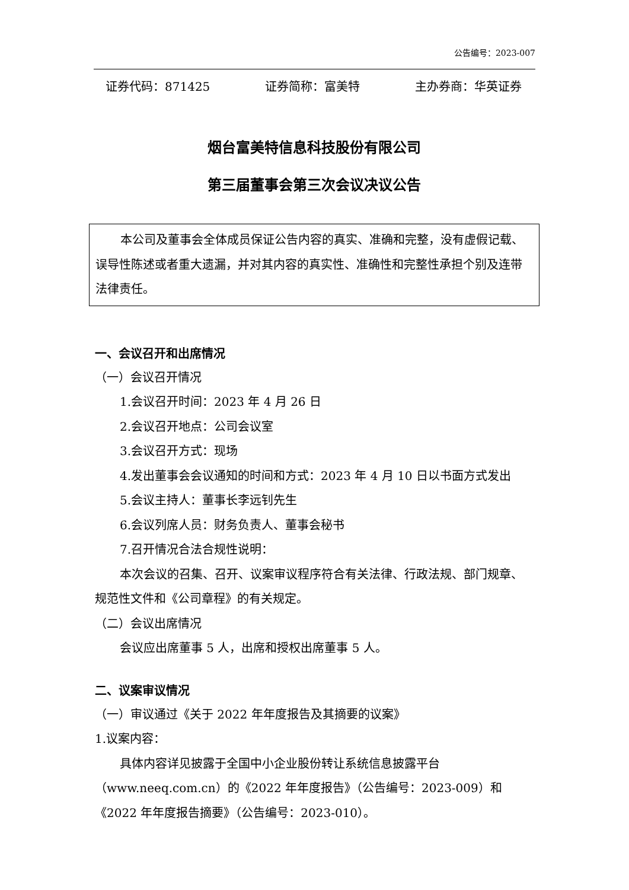公告编号：2023-007
证券代码：871425 证券简称：富美特 主办券商：华英证券
烟台富美特信息科技股份有限公司
第三届董事会第三次会议决议公告
本公司及董事会全体成员保证公告内容的真实、准确和完整，没有虚假记载、误导性陈述或者重大遗漏，并对其内容的真实性、准确性和完整性承担个别及连带法律责任。
一、会议召开和出席情况
（一）会议召开情况
1.会议召开时间：2023 年 4 月 26 日
2.会议召开地点：公司会议室
3.会议召开方式：现场
4.发出董事会会议通知的时间和方式：2023 年 4 月 10 日以书面方式发出
5.会议主持人：董事长李远钊先生
6.会议列席人员：财务负责人、董事会秘书
7.召开情况合法合规性说明：
本次会议的召集、召开、议案审议程序符合有关法律、行政法规、部门规章、规范性文件和《公司章程》的有关规定。
（二）会议出席情况
会议应出席董事 5 人，出席和授权出席董事 5 人。
二、议案审议情况
（一）审议通过《关于 2022 年年度报告及其摘要的议案》
1.议案内容：
具体内容详见披露于全国中小企业股份转让系统信息披露平台（www.neeq.com.cn）的《2022 年年度报告》（公告编号：2023-009）和《2022 年年度报告摘要》（公告编号：2023-010）。